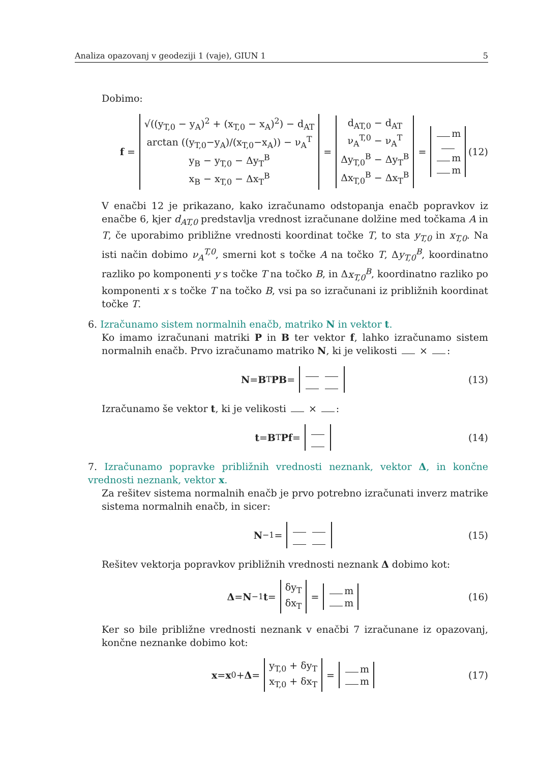Analiza opazovanj v geodeziji 1 (vaje), GIUN 1 5
Dobimo:
f = √((y<sub>T,0</sub> − y<sub>A</sub>)<sup>2</sup> + (x<sub>T,0</sub> − x<sub>A</sub>)<sup>2</sup>) − d<sub>AT</sub> arctan ((y<sub>T,0</sub>−y<sub>A</sub>)/(x<sub>T,0</sub>−x<sub>A</sub>)) − ν<sub>A</sub><sup>T</sup> y<sub>B</sub> − y<sub>T,0</sub> − Δy<sub>T</sub><sup>B</sup> x<sub>B</sub> − x<sub>T,0</sub> − Δx<sub>T</sub><sup>B</sup> = d<sub>AT,0</sub> − d<sub>AT</sub> ν<sub>A</sub><sup>T,0</sup> − ν<sub>A</sub><sup>T</sup> Δy<sub>T,0</sub><sup>B</sup> − Δy<sub>T</sub><sup>B</sup> Δx<sub>T,0</sub><sup>B</sup> − Δx<sub>T</sub><sup>B</sup> = m m m (12)
V enačbi 12 je prikazano, kako izračunamo odstopanja enačb popravkov iz enačbe 6, kjer d<sub>AT,0</sub> predstavlja vrednost izračunane dolžine med točkama A in T, če uporabimo približne vrednosti koordinat točke T, to sta y<sub>T,0</sub> in x<sub>T,0</sub>. Na isti način dobimo ν<sub>A</sub><sup>T,0</sup>, smerni kot s točke A na točko T, Δy<sub>T,0</sub><sup>B</sup>, koordinatno razliko po komponenti y s točke T na točko B, in Δx<sub>T,0</sub><sup>B</sup>, koordinatno razliko po komponenti x s točke T na točko B, vsi pa so izračunani iz približnih koordinat točke T.
6. Izračunamo sistem normalnih enačb, matriko N in vektor t.
Ko imamo izračunani matriki P in B ter vektor f, lahko izračunamo sistem normalnih enačb. Prvo izračunamo matriko N, ki je velikosti × :
N = B<sup>T</sup> PB = (13)
Izračunamo še vektor t, ki je velikosti × :
t = B<sup>T</sup> Pf = (14)
7. Izračunamo popravke približnih vrednosti neznank, vektor Δ, in končne vrednosti neznank, vektor x.
Za rešitev sistema normalnih enačb je prvo potrebno izračunati inverz matrike sistema normalnih enačb, in sicer:
N<sup>−1</sup> = (15)
Rešitev vektorja popravkov približnih vrednosti neznank Δ dobimo kot:
Δ = N<sup>−1</sup> t = δy<sub>T</sub> δx<sub>T</sub> = m m (16)
Ker so bile približne vrednosti neznank v enačbi 7 izračunane iz opazovanj, končne neznanke dobimo kot:
x = x<sub>0</sub> + Δ = y<sub>T,0</sub> + δy<sub>T</sub> x<sub>T,0</sub> + δx<sub>T</sub> = m m (17)